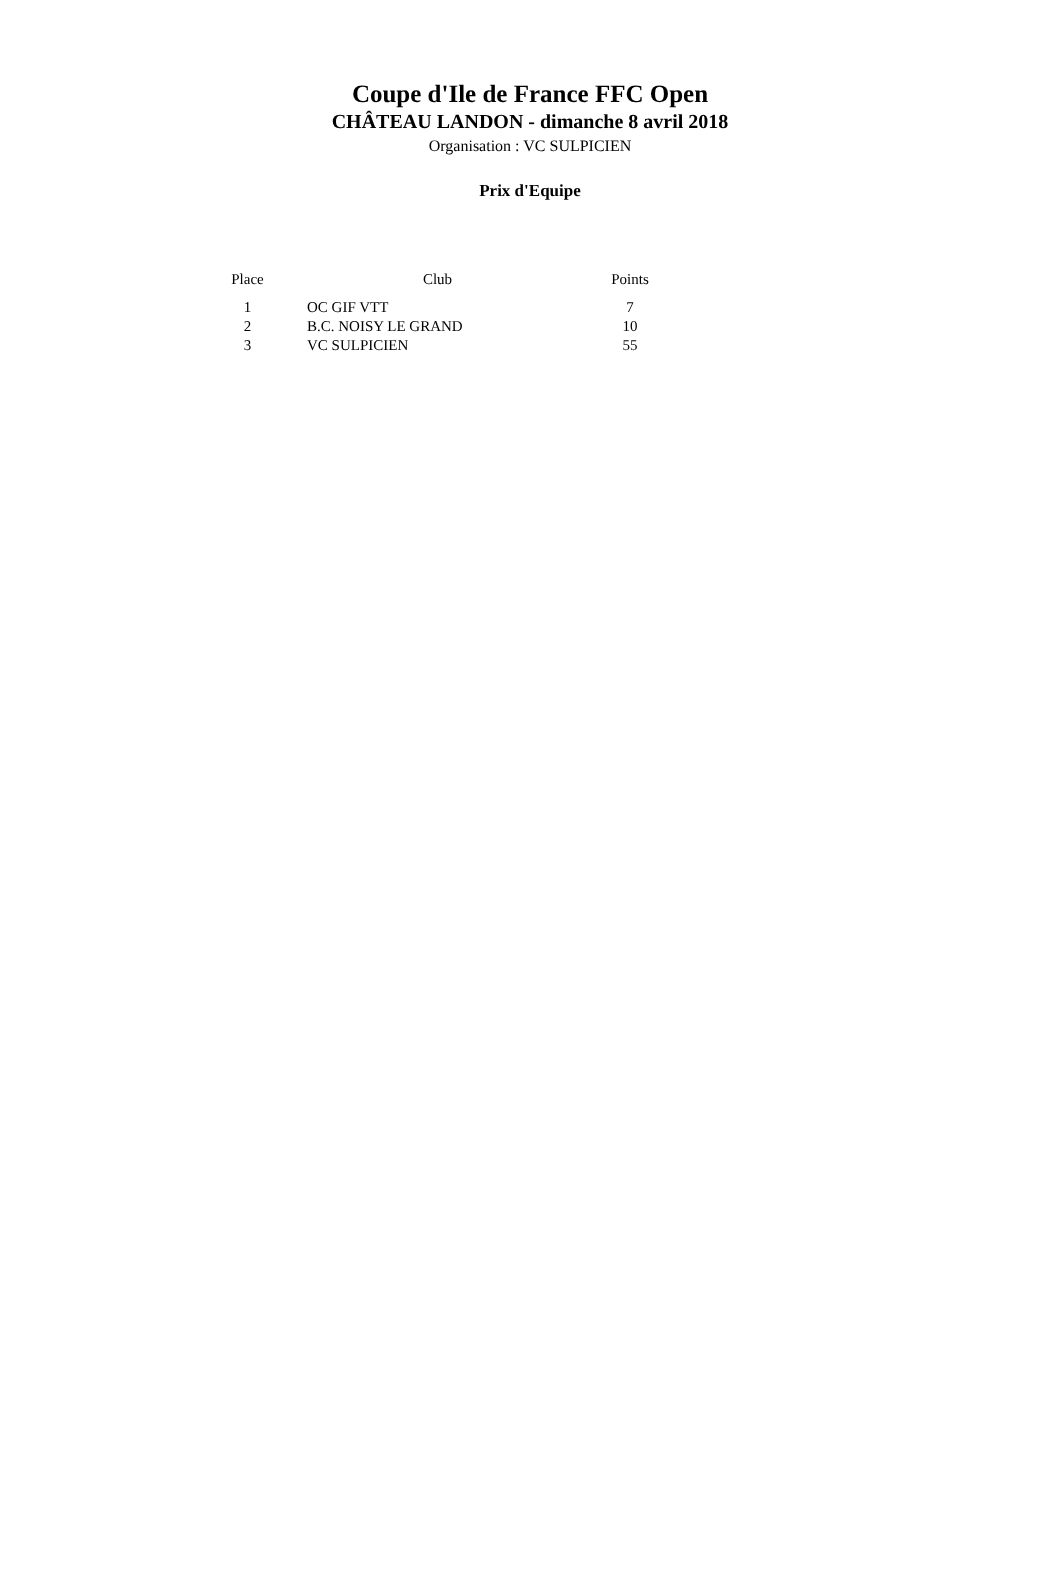Coupe d'Ile de France FFC Open
CHÂTEAU LANDON - dimanche 8 avril 2018
Organisation : VC SULPICIEN
Prix d'Equipe
| Place | Club | Points |
| --- | --- | --- |
| 1 | OC GIF VTT | 7 |
| 2 | B.C. NOISY LE GRAND | 10 |
| 3 | VC SULPICIEN | 55 |